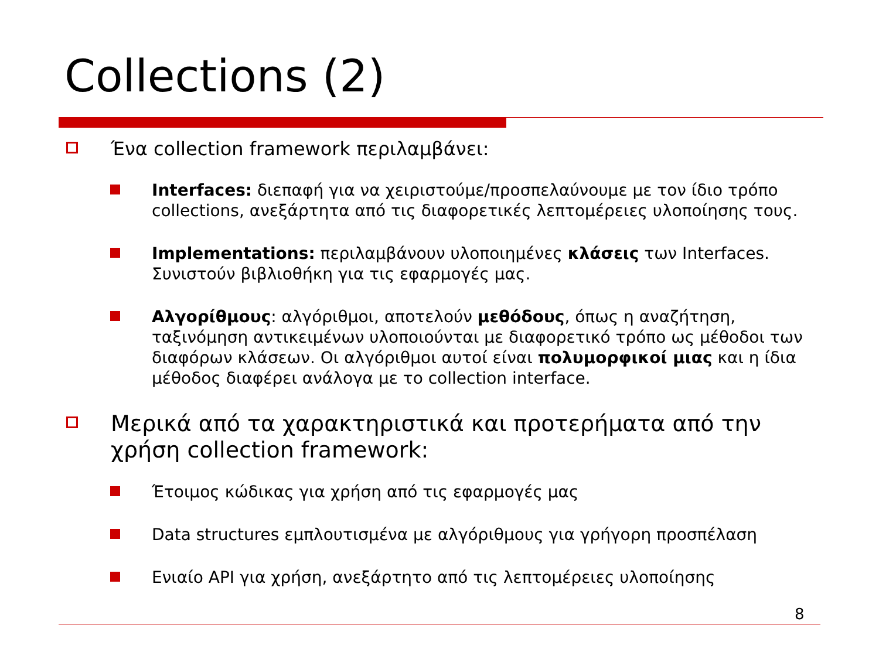Collections (2)
Ένα collection framework περιλαμβάνει:
Interfaces: διεπαφή για να χειριστούμε/προσπελαύνουμε με τον ίδιο τρόπο collections, ανεξάρτητα από τις διαφορετικές λεπτομέρειες υλοποίησης τους.
Implementations: περιλαμβάνουν υλοποιημένες κλάσεις των Interfaces. Συνιστούν βιβλιοθήκη για τις εφαρμογές μας.
Αλγορίθμους: αλγόριθμοι, αποτελούν μεθόδους, όπως η αναζήτηση, ταξινόμηση αντικειμένων υλοποιούνται με διαφορετικό τρόπο ως μέθοδοι των διαφόρων κλάσεων. Οι αλγόριθμοι αυτοί είναι πολυμορφικοί μιας και η ίδια μέθοδος διαφέρει ανάλογα με το collection interface.
Μερικά από τα χαρακτηριστικά και προτερήματα από την χρήση collection framework:
Έτοιμος κώδικας για χρήση από τις εφαρμογές μας
Data structures εμπλουτισμένα με αλγόριθμους για γρήγορη προσπέλαση
Ενιαίο API για χρήση, ανεξάρτητο από τις λεπτομέρειες υλοποίησης
8